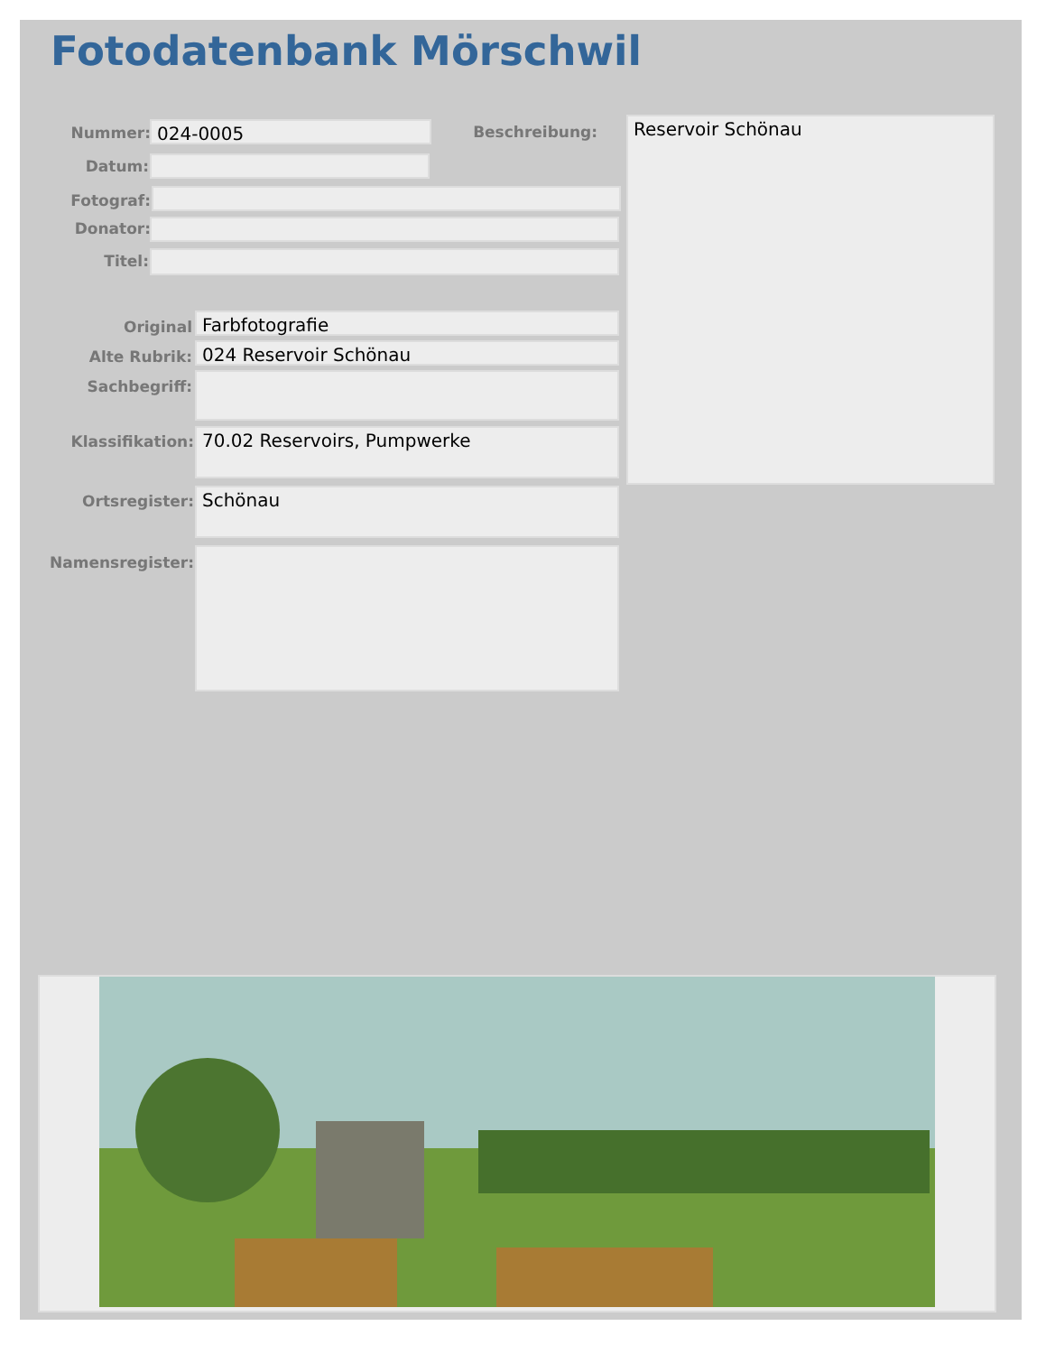Fotodatenbank Mörschwil
Nummer: 024-0005 Beschreibung: Reservoir Schönau
Datum:
Fotograf:
Donator:
Titel:
Original Farbfotografie
Alte Rubrik: 024 Reservoir Schönau
Sachbegriff:
Klassifikation: 70.02 Reservoirs, Pumpwerke
Ortsregister: Schönau
Namensregister: